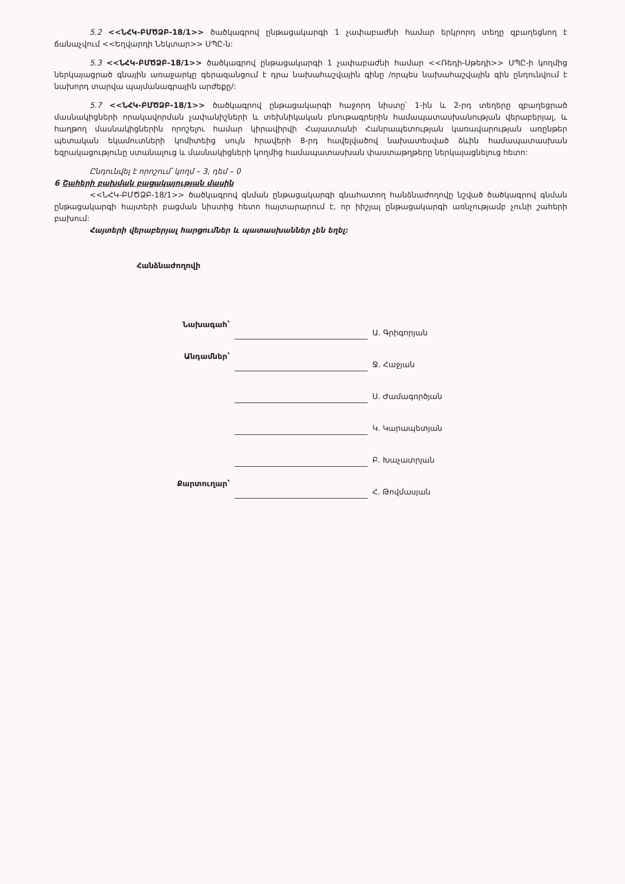5.2 <<ՆՀԿ-ԲՄԾՁԲ-18/1>> ծածկագրով ընթացակարգի 1 չափաբաժնի համար երկրորդ տեղը զբաղեցնող է ճանաչվում <<Եղվարդի Նեկտար>> ՍՊԸ-ն:
5.3 <<ՆՀԿ-ԲՄԾՁԲ-18/1>> ծածկագրով ընթացակարգի 1 չափաբաժնի համար <<Ռեդի-Սթեդի>> ՍՊԸ-ի կողմից ներկայացրած գնային առաջարկը գերազանցում է դրա նախահաշվային գինը /որպես նախահաշվային գին ընդունվում է նախորդ տարվա պայմանագրային արժեքը/:
5.7 <<ՆՀԿ-ԲՄԾՁԲ-18/1>> ծածկագրով ընթացակարգի հաջորդ նիստը՝ 1-ին և 2-րդ տեղերը զբաղեցրած մասնակիցների որակավորման չափանիշների և տեխնիկական բնութագրերին համապատասխանության վերաբերյալ, և հաղթող մասնակիցներին որոշելու համար կիրավիրվի Հայաստանի Հանրապետության կառավարության առընթեր պետական եկամուտների կոմիտեից սույն հրավերի 8-րդ հավելվածով նախատեսված ձևին համապատասխան եզրակացությունը ստանալուց և մասնակիցների կողմից համապատասխան փաստաթղթերը ներկայացնելուց հետո:
Ընդունվել է որոշում՝ կողմ – 3, դեմ – 0
6 Շահերի բախման բացակայության մասին
<<ՆՀԿ-ԲՄԾՁԲ-18/1>> ծածկագրով գնման ընթացակարգի գնահատող հանձնաժողովը նշված ծածկագրով գնման ընթացակարգի հայտերի բացման նիստից հետո հայտարարում է, որ իիշյալ ընթացակարգի առնչությամբ չունի շահերի բախում:
Հայտերի վերաբերյալ հարցումներ և պատասխաններ չեն եղել:
Հանձնաժողովի
| Նախագահ՝ | | Ա. Գրիգորյան |
| Անդամներ՝ | | Ջ. Հաջյան |
| | | Ս. Ժամագործյան |
| | | Կ. Կարապետյան |
| | | Բ. Խաչատրյան |
| Քարտուղար՝ | | Հ. Թովմասյան |